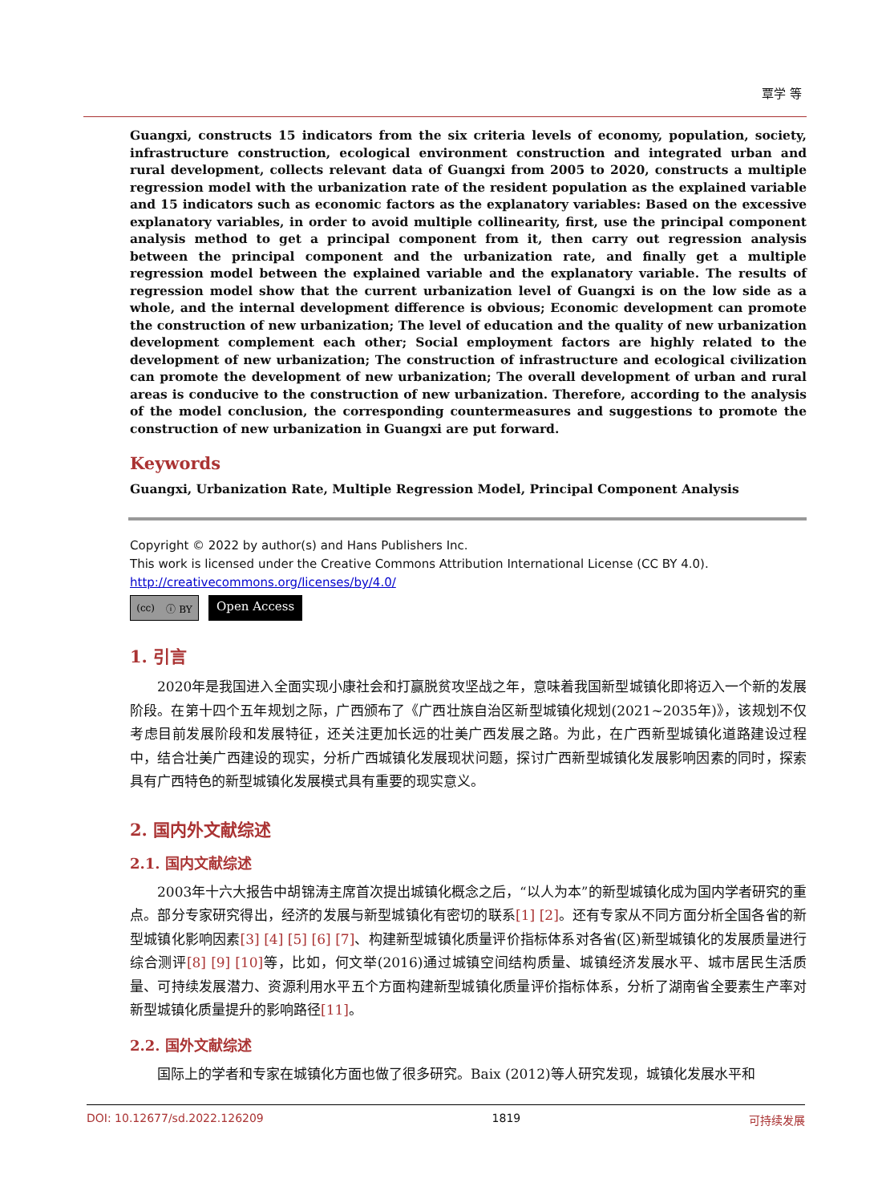覃学 等
Guangxi, constructs 15 indicators from the six criteria levels of economy, population, society, infrastructure construction, ecological environment construction and integrated urban and rural development, collects relevant data of Guangxi from 2005 to 2020, constructs a multiple regression model with the urbanization rate of the resident population as the explained variable and 15 indicators such as economic factors as the explanatory variables: Based on the excessive explanatory variables, in order to avoid multiple collinearity, first, use the principal component analysis method to get a principal component from it, then carry out regression analysis between the principal component and the urbanization rate, and finally get a multiple regression model between the explained variable and the explanatory variable. The results of regression model show that the current urbanization level of Guangxi is on the low side as a whole, and the internal development difference is obvious; Economic development can promote the construction of new urbanization; The level of education and the quality of new urbanization development complement each other; Social employment factors are highly related to the development of new urbanization; The construction of infrastructure and ecological civilization can promote the development of new urbanization; The overall development of urban and rural areas is conducive to the construction of new urbanization. Therefore, according to the analysis of the model conclusion, the corresponding countermeasures and suggestions to promote the construction of new urbanization in Guangxi are put forward.
Keywords
Guangxi, Urbanization Rate, Multiple Regression Model, Principal Component Analysis
Copyright © 2022 by author(s) and Hans Publishers Inc.
This work is licensed under the Creative Commons Attribution International License (CC BY 4.0).
http://creativecommons.org/licenses/by/4.0/
(cc) ⓘ BY
Open Access
1. 引言
2020年是我国进入全面实现小康社会和打赢脱贫攻坚战之年，意味着我国新型城镇化即将迈入一个新的发展阶段。在第十四个五年规划之际，广西颁布了《广西壮族自治区新型城镇化规划(2021~2035年)》，该规划不仅考虑目前发展阶段和发展特征，还关注更加长远的壮美广西发展之路。为此，在广西新型城镇化道路建设过程中，结合壮美广西建设的现实，分析广西城镇化发展现状问题，探讨广西新型城镇化发展影响因素的同时，探索具有广西特色的新型城镇化发展模式具有重要的现实意义。
2. 国内外文献综述
2.1. 国内文献综述
2003年十六大报告中胡锦涛主席首次提出城镇化概念之后，“以人为本”的新型城镇化成为国内学者研究的重点。部分专家研究得出，经济的发展与新型城镇化有密切的联系[1] [2]。还有专家从不同方面分析全国各省的新型城镇化影响因素[3] [4] [5] [6] [7]、构建新型城镇化质量评价指标体系对各省(区)新型城镇化的发展质量进行综合测评[8] [9] [10] 等，比如，何文举(2016)通过城镇空间结构质量、城镇经济发展水平、城市居民生活质量、可持续发展潜力、资源利用水平五个方面构建新型城镇化质量评价指标体系，分析了湖南省全要素生产率对新型城镇化质量提升的影响路径[11]。
2.2. 国外文献综述
国际上的学者和专家在城镇化方面也做了很多研究。Baix (2012)等人研究发现，城镇化发展水平和
DOI: 10.12677/sd.2022.126209 1819 可持续发展